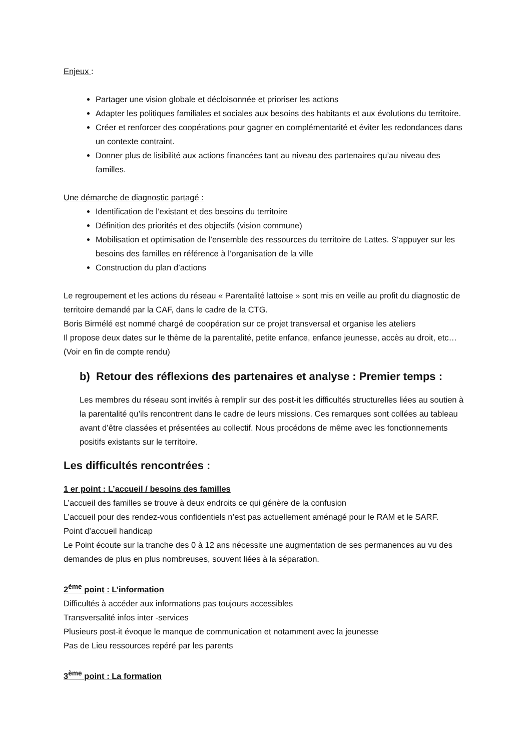Enjeux :
Partager une vision globale et décloisonnée et prioriser les actions
Adapter les politiques familiales et sociales aux besoins des habitants et aux évolutions du territoire.
Créer et renforcer des coopérations pour gagner en complémentarité et éviter les redondances dans un contexte contraint.
Donner plus de lisibilité aux actions financées tant au niveau des partenaires qu’au niveau des familles.
Une démarche de diagnostic partagé :
Identification de l’existant et des besoins du territoire
Définition des priorités et des objectifs (vision commune)
Mobilisation et optimisation de l’ensemble des ressources du territoire de Lattes. S’appuyer sur les besoins des familles en référence à l’organisation de la ville
Construction du plan d’actions
Le regroupement et les actions du réseau « Parentalité lattoise » sont mis en veille au profit du diagnostic de territoire demandé par la CAF, dans le cadre de la CTG.
Boris Birmélé est nommé chargé de coopération sur ce projet transversal et organise les ateliers
Il propose deux dates sur le thème de la parentalité, petite enfance, enfance jeunesse, accès au droit, etc… (Voir en fin de compte rendu)
b) Retour des réflexions des partenaires et analyse : Premier temps :
Les membres du réseau sont invités à remplir sur des post-it les difficultés structurelles liées au soutien à la parentalité qu’ils rencontrent dans le cadre de leurs missions. Ces remarques sont collées au tableau avant d’être classées et présentées au collectif. Nous procédons de même avec les fonctionnements positifs existants sur le territoire.
Les difficultés rencontrées :
1 er point : L’accueil / besoins des familles
L’accueil des familles se trouve à deux endroits ce qui génère de la confusion
L’accueil pour des rendez-vous confidentiels n’est pas actuellement aménagé pour le RAM et le SARF.
Point d’accueil handicap
Le Point écoute sur la tranche des 0 à 12 ans nécessite une augmentation de ses permanences au vu des demandes de plus en plus nombreuses, souvent liées à la séparation.
2<sup>ème</sup> point : L’information
Difficultés à accéder aux informations pas toujours accessibles
Transversalité infos inter -services
Plusieurs post-it évoque le manque de communication et notamment avec la jeunesse
Pas de Lieu ressources repéré par les parents
3<sup>ème</sup> point : La formation